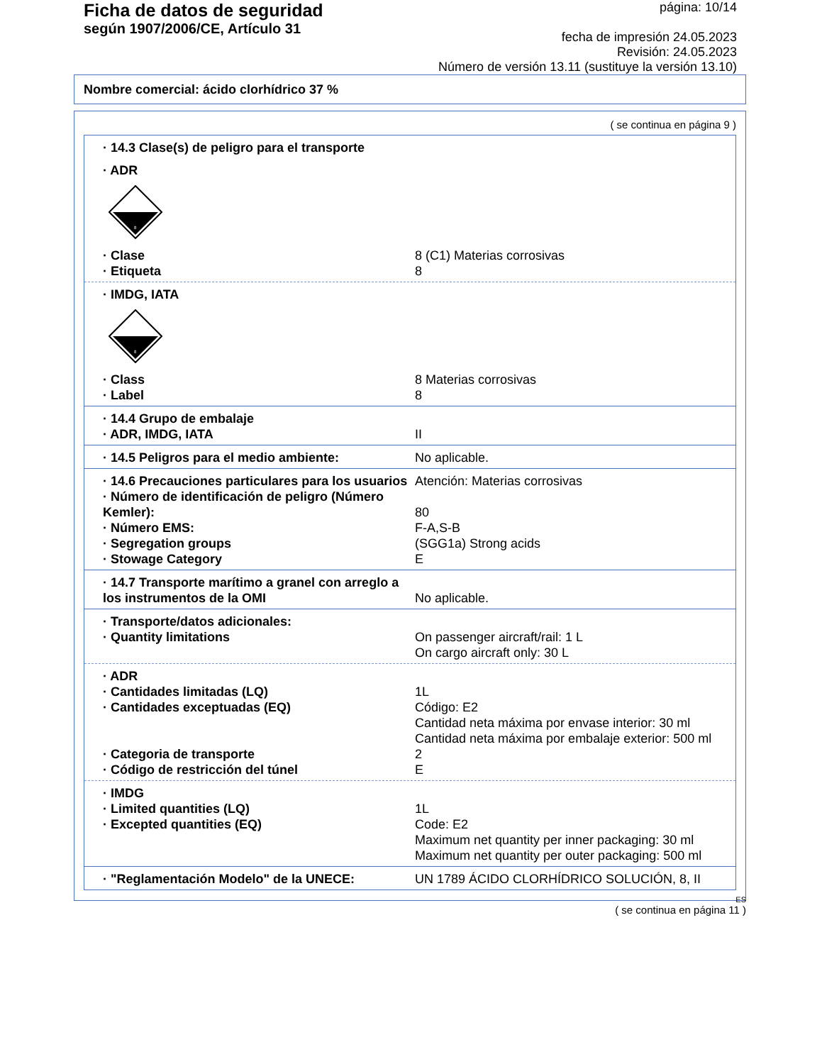Ficha de datos de seguridad
según 1907/2006/CE, Artículo 31
página: 10/14
fecha de impresión 24.05.2023
Revisión: 24.05.2023
Número de versión 13.11 (sustituye la versión 13.10)
Nombre comercial: ácido clorhídrico 37 %
( se continua en página 9 )
· 14.3 Clase(s) de peligro para el transporte
· ADR
8
· Clase 8 (C1) Materias corrosivas
· Etiqueta 8
· IMDG, IATA
8
· Class 8 Materias corrosivas
· Label 8
· 14.4 Grupo de embalaje
· ADR, IMDG, IATA II
· 14.5 Peligros para el medio ambiente: No aplicable.
· 14.6 Precauciones particulares para los usuarios
Atención: Materias corrosivas
· Número de identificación de peligro (Número Kemler):
80
· Número EMS: F-A,S-B
· Segregation groups (SGG1a) Strong acids
· Stowage Category E
· 14.7 Transporte marítimo a granel con arreglo a los instrumentos de la OMI
No aplicable.
· Transporte/datos adicionales:
· Quantity limitations On passenger aircraft/rail: 1 L
On cargo aircraft only: 30 L
· ADR
· Cantidades limitadas (LQ) 1L
· Cantidades exceptuadas (EQ) Código: E2
Cantidad neta máxima por envase interior: 30 ml
Cantidad neta máxima por embalaje exterior: 500 ml
· Categoria de transporte 2
· Código de restricción del túnel E
· IMDG
· Limited quantities (LQ) 1L
· Excepted quantities (EQ) Code: E2
Maximum net quantity per inner packaging: 30 ml
Maximum net quantity per outer packaging: 500 ml
· "Reglamentación Modelo" de la UNECE: UN 1789 ÁCIDO CLORHÍDRICO SOLUCIÓN, 8, II
ES
( se continua en página 11 )